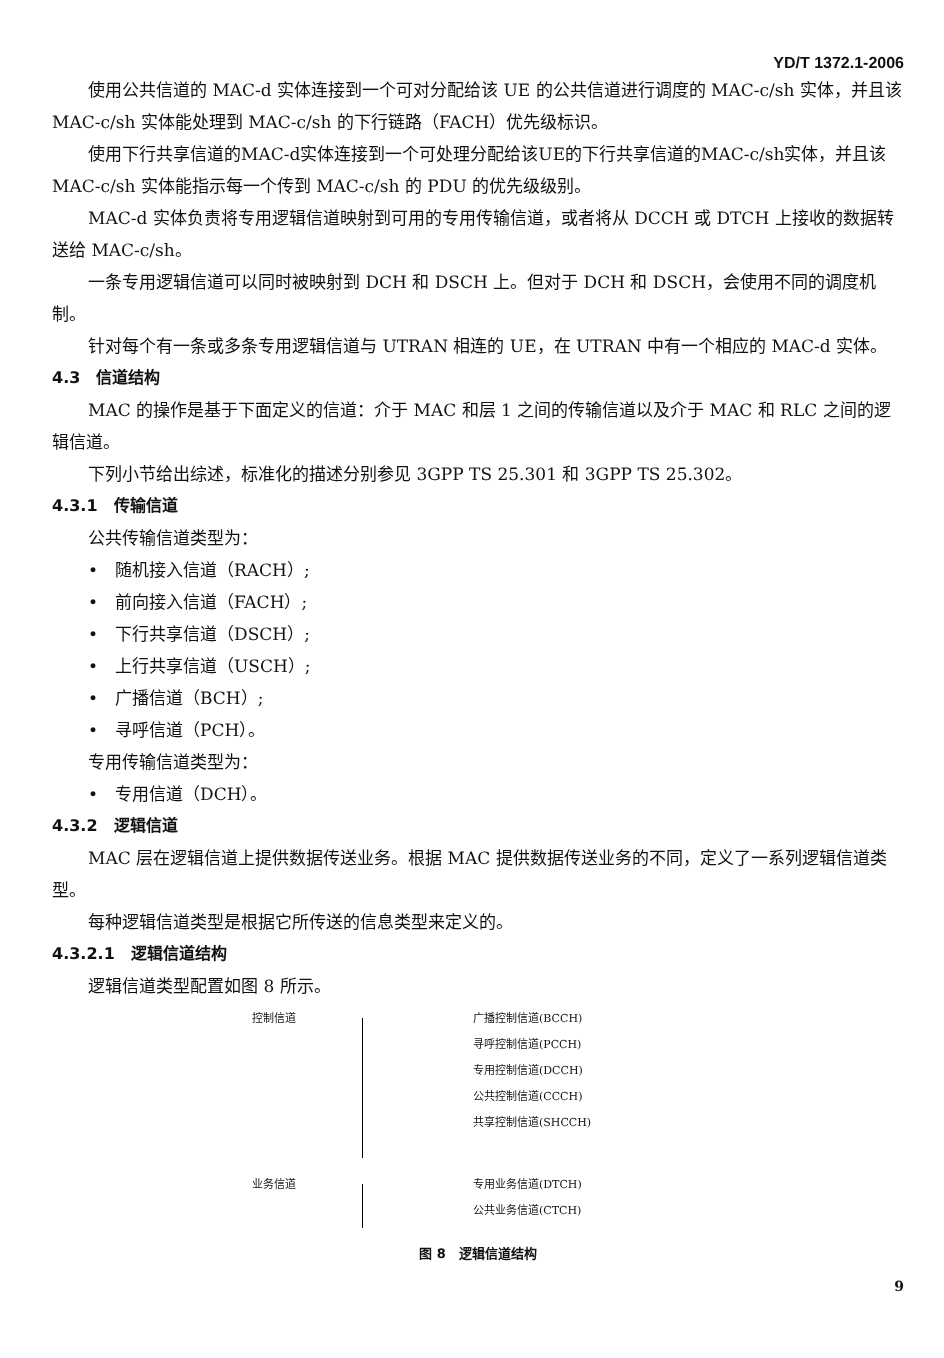YD/T 1372.1-2006
使用公共信道的 MAC-d 实体连接到一个可对分配给该 UE 的公共信道进行调度的 MAC-c/sh 实体，并且该 MAC-c/sh 实体能处理到 MAC-c/sh 的下行链路（FACH）优先级标识。
使用下行共享信道的MAC-d实体连接到一个可处理分配给该UE的下行共享信道的MAC-c/sh实体，并且该 MAC-c/sh 实体能指示每一个传到 MAC-c/sh 的 PDU 的优先级级别。
MAC-d 实体负责将专用逻辑信道映射到可用的专用传输信道，或者将从 DCCH 或 DTCH 上接收的数据转送给 MAC-c/sh。
一条专用逻辑信道可以同时被映射到 DCH 和 DSCH 上。但对于 DCH 和 DSCH，会使用不同的调度机制。
针对每个有一条或多条专用逻辑信道与 UTRAN 相连的 UE，在 UTRAN 中有一个相应的 MAC-d 实体。
4.3　信道结构
MAC 的操作是基于下面定义的信道：介于 MAC 和层 1 之间的传输信道以及介于 MAC 和 RLC 之间的逻辑信道。
下列小节给出综述，标准化的描述分别参见 3GPP TS 25.301 和 3GPP TS 25.302。
4.3.1　传输信道
公共传输信道类型为：
•　随机接入信道（RACH）;
•　前向接入信道（FACH）;
•　下行共享信道（DSCH）;
•　上行共享信道（USCH）;
•　广播信道（BCH）;
•　寻呼信道（PCH）。
专用传输信道类型为：
•　专用信道（DCH）。
4.3.2　逻辑信道
MAC 层在逻辑信道上提供数据传送业务。根据 MAC 提供数据传送业务的不同，定义了一系列逻辑信道类型。
每种逻辑信道类型是根据它所传送的信息类型来定义的。
4.3.2.1　逻辑信道结构
逻辑信道类型配置如图 8 所示。
控制信道 广播控制信道(BCCH)
寻呼控制信道(PCCH)
专用控制信道(DCCH)
公共控制信道(CCCH)
共享控制信道(SHCCH)
业务信道 专用业务信道(DTCH)
公共业务信道(CTCH)
图 8　逻辑信道结构
9